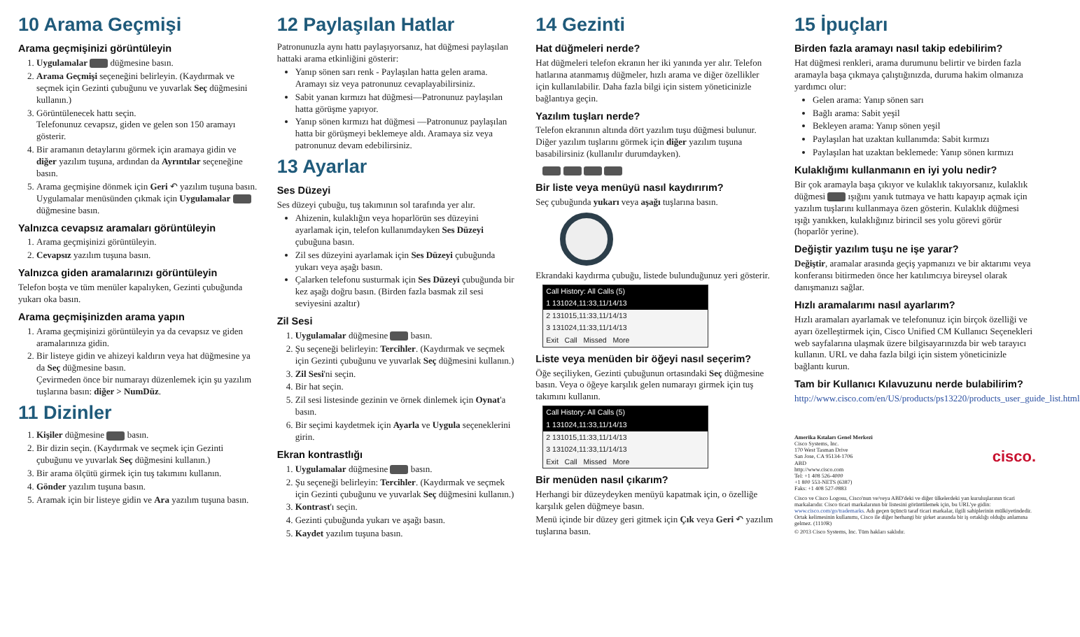10 Arama Geçmişi
Arama geçmişinizi görüntüleyin
1. Uygulamalar düğmesine basın.
2. Arama Geçmişi seçeneğini belirleyin. (Kaydırmak ve seçmek için Gezinti çubuğunu ve yuvarlak Seç düğmesini kullanın.)
3. Görüntülenecek hattı seçin.
Telefonunuz cevapsız, giden ve gelen son 150 aramayı gösterir.
4. Bir aramanın detaylarını görmek için aramaya gidin ve diğer yazılım tuşuna, ardından da Ayrıntılar seçeneğine basın.
5. Arama geçmişine dönmek için Geri ↶ yazılım tuşuna basın. Uygulamalar menüsünden çıkmak için Uygulamalar düğmesine basın.
Yalnızca cevapsız aramaları görüntüleyin
1. Arama geçmişinizi görüntüleyin.
2. Cevapsız yazılım tuşuna basın.
Yalnızca giden aramalarınızı görüntüleyin
Telefon boşta ve tüm menüler kapalıyken, Gezinti çubuğunda yukarı oka basın.
Arama geçmişinizden arama yapın
1. Arama geçmişinizi görüntüleyin ya da cevapsız ve giden aramalarınıza gidin.
2. Bir listeye gidin ve ahizeyi kaldırın veya hat düğmesine ya da Seç düğmesine basın.
Çevirmeden önce bir numarayı düzenlemek için şu yazılım tuşlarına basın: diğer > NumDüz.
11 Dizinler
1. Kişiler düğmesine basın.
2. Bir dizin seçin. (Kaydırmak ve seçmek için Gezinti çubuğunu ve yuvarlak Seç düğmesini kullanın.)
3. Bir arama ölçütü girmek için tuş takımını kullanın.
4. Gönder yazılım tuşuna basın.
5. Aramak için bir listeye gidin ve Ara yazılım tuşuna basın.
12 Paylaşılan Hatlar
Patronunuzla aynı hattı paylaşıyorsanız, hat düğmesi paylaşılan hattaki arama etkinliğini gösterir:
Yanıp sönen sarı renk - Paylaşılan hatta gelen arama. Aramayı siz veya patronunuz cevaplayabilirsiniz.
Sabit yanan kırmızı hat düğmesi—Patronunuz paylaşılan hatta görüşme yapıyor.
Yanıp sönen kırmızı hat düğmesi —Patronunuz paylaşılan hatta bir görüşmeyi beklemeye aldı. Aramaya siz veya patronunuz devam edebilirsiniz.
13 Ayarlar
Ses Düzeyi
Ses düzeyi çubuğu, tuş takımının sol tarafında yer alır.
Ahizenin, kulaklığın veya hoparlörün ses düzeyini ayarlamak için, telefon kullanımdayken Ses Düzeyi çubuğuna basın.
Zil ses düzeyini ayarlamak için Ses Düzeyi çubuğunda yukarı veya aşağı basın.
Çalarken telefonu susturmak için Ses Düzeyi çubuğunda bir kez aşağı doğru basın. (Birden fazla basmak zil sesi seviyesini azaltır)
Zil Sesi
1. Uygulamalar düğmesine basın.
2. Şu seçeneği belirleyin: Tercihler. (Kaydırmak ve seçmek için Gezinti çubuğunu ve yuvarlak Seç düğmesini kullanın.)
3. Zil Sesi'ni seçin.
4. Bir hat seçin.
5. Zil sesi listesinde gezinin ve örnek dinlemek için Oynat'a basın.
6. Bir seçimi kaydetmek için Ayarla ve Uygula seçeneklerini girin.
Ekran kontrastlığı
1. Uygulamalar düğmesine basın.
2. Şu seçeneği belirleyin: Tercihler. (Kaydırmak ve seçmek için Gezinti çubuğunu ve yuvarlak Seç düğmesini kullanın.)
3. Kontrast'ı seçin.
4. Gezinti çubuğunda yukarı ve aşağı basın.
5. Kaydet yazılım tuşuna basın.
14 Gezinti
Hat düğmeleri nerde?
Hat düğmeleri telefon ekranın her iki yanında yer alır. Telefon hatlarına atanmamış düğmeler, hızlı arama ve diğer özellikler için kullanılabilir. Daha fazla bilgi için sistem yöneticinizle bağlantıya geçin.
Yazılım tuşları nerde?
Telefon ekranının altında dört yazılım tuşu düğmesi bulunur. Diğer yazılım tuşlarını görmek için diğer yazılım tuşuna basabilirsiniz (kullanılır durumdayken).
Bir liste veya menüyü nasıl kaydırırım?
Seç çubuğunda yukarı veya aşağı tuşlarına basın.
Ekrandaki kaydırma çubuğu, listede bulunduğunuz yeri gösterir.
Call History: All Calls (5)
1 131024,11:33,11/14/13
2 131015,11:33,11/14/13
3 131024,11:33,11/14/13
Exit Call Missed More
Liste veya menüden bir öğeyi nasıl seçerim?
Öğe seçiliyken, Gezinti çubuğunun ortasındaki Seç düğmesine basın. Veya o öğeye karşılık gelen numarayı girmek için tuş takımını kullanın.
Call History: All Calls (5)
1 131024,11:33,11/14/13
2 131015,11:33,11/14/13
3 131024,11:33,11/14/13
Exit Call Missed More
Bir menüden nasıl çıkarım?
Herhangi bir düzeydeyken menüyü kapatmak için, o özelliğe karşılık gelen düğmeye basın.
Menü içinde bir düzey geri gitmek için Çık veya Geri ↶ yazılım tuşlarına basın.
15 İpuçları
Birden fazla aramayı nasıl takip edebilirim?
Hat düğmesi renkleri, arama durumunu belirtir ve birden fazla aramayla başa çıkmaya çalıştığınızda, duruma hakim olmanıza yardımcı olur:
Gelen arama: Yanıp sönen sarı
Bağlı arama: Sabit yeşil
Bekleyen arama: Yanıp sönen yeşil
Paylaşılan hat uzaktan kullanımda: Sabit kırmızı
Paylaşılan hat uzaktan beklemede: Yanıp sönen kırmızı
Kulaklığımı kullanmanın en iyi yolu nedir?
Bir çok aramayla başa çıkıyor ve kulaklık takıyorsanız, kulaklık düğmesi ışığını yanık tutmaya ve hattı kapayıp açmak için yazılım tuşlarını kullanmaya özen gösterin. Kulaklık düğmesi ışığı yanıkken, kulaklığınız birincil ses yolu görevi görür (hoparlör yerine).
Değiştir yazılım tuşu ne işe yarar?
Değiştir, aramalar arasında geçiş yapmanızı ve bir aktarımı veya konferansı bitirmeden önce her katılımcıya bireysel olarak danışmanızı sağlar.
Hızlı aramalarımı nasıl ayarlarım?
Hızlı aramaları ayarlamak ve telefonunuz için birçok özelliği ve ayarı özelleştirmek için, Cisco Unified CM Kullanıcı Seçenekleri web sayfalarına ulaşmak üzere bilgisayarınızda bir web tarayıcı kullanın. URL ve daha fazla bilgi için sistem yöneticinizle bağlantı kurun.
Tam bir Kullanıcı Kılavuzunu nerde bulabilirim?
http://www.cisco.com/en/US/products/ps13220/products_user_guide_list.html
Amerika Kıtaları Genel Merkezi
Cisco Systems, Inc.
170 West Tasman Drive
San Jose, CA 95134-1706
ABD
http://www.cisco.com
Tel: +1 408 526-4000
+1 800 553-NETS (6387)
Faks: +1 408 527-0883
cisco.
Cisco ve Cisco Logosu, Cisco'nun ve/veya ABD'deki ve diğer ülkelerdeki yan kuruluşlarının ticari markalarıdır. Cisco ticari markalarının bir listesini görüntülemek için, bu URL'ye gidin: www.cisco.com/go/trademarks. Adı geçen üçüncü taraf ticari markalar, ilgili sahiplerinin mülkiyetindedir. Ortak kelimesinin kullanımı, Cisco ile diğer herhangi bir şirket arasında bir iş ortaklığı olduğu anlamına gelmez. (1110R)
© 2013 Cisco Systems, Inc. Tüm hakları saklıdır.